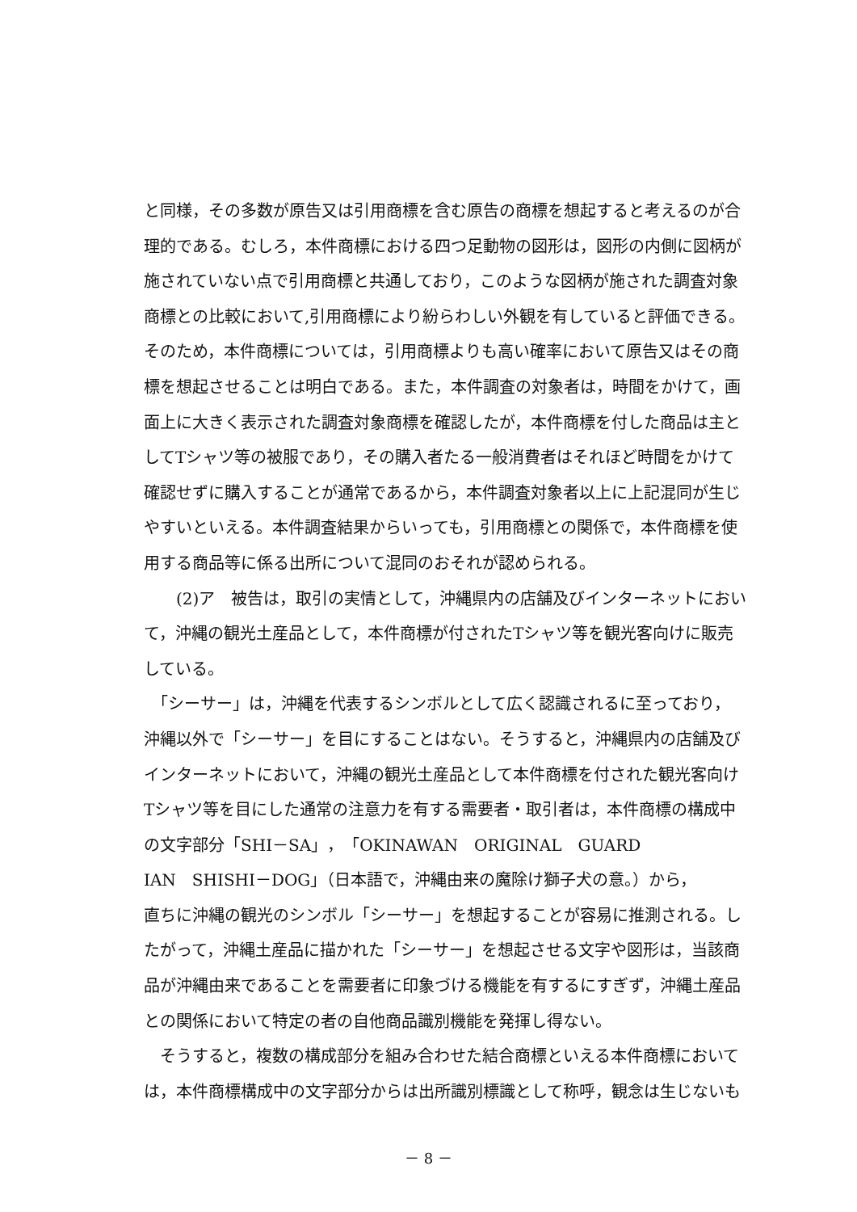と同様，その多数が原告又は引用商標を含む原告の商標を想起すると考えるのが合
理的である。むしろ，本件商標における四つ足動物の図形は，図形の内側に図柄が
施されていない点で引用商標と共通しており，このような図柄が施された調査対象
商標との比較において,引用商標により紛らわしい外観を有していると評価できる。
そのため，本件商標については，引用商標よりも高い確率において原告又はその商
標を想起させることは明白である。また，本件調査の対象者は，時間をかけて，画
面上に大きく表示された調査対象商標を確認したが，本件商標を付した商品は主と
してTシャツ等の被服であり，その購入者たる一般消費者はそれほど時間をかけて
確認せずに購入することが通常であるから，本件調査対象者以上に上記混同が生じ
やすいといえる。本件調査結果からいっても，引用商標との関係で，本件商標を使
用する商品等に係る出所について混同のおそれが認められる。
　　(2)ア　被告は，取引の実情として，沖縄県内の店舗及びインターネットにおい
て，沖縄の観光土産品として，本件商標が付されたTシャツ等を観光客向けに販売
している。
　「シーサー」は，沖縄を代表するシンボルとして広く認識されるに至っており，
沖縄以外で「シーサー」を目にすることはない。そうすると，沖縄県内の店舗及び
インターネットにおいて，沖縄の観光土産品として本件商標を付された観光客向け
Tシャツ等を目にした通常の注意力を有する需要者・取引者は，本件商標の構成中
の文字部分「SHI－SA」，「OKINAWAN　ORIGINAL　GUARD
IAN　SHISHI－DOG」（日本語で，沖縄由来の魔除け獅子犬の意。）から，
直ちに沖縄の観光のシンボル「シーサー」を想起することが容易に推測される。し
たがって，沖縄土産品に描かれた「シーサー」を想起させる文字や図形は，当該商
品が沖縄由来であることを需要者に印象づける機能を有するにすぎず，沖縄土産品
との関係において特定の者の自他商品識別機能を発揮し得ない。
　そうすると，複数の構成部分を組み合わせた結合商標といえる本件商標において
は，本件商標構成中の文字部分からは出所識別標識として称呼，観念は生じないも
－ 8 －